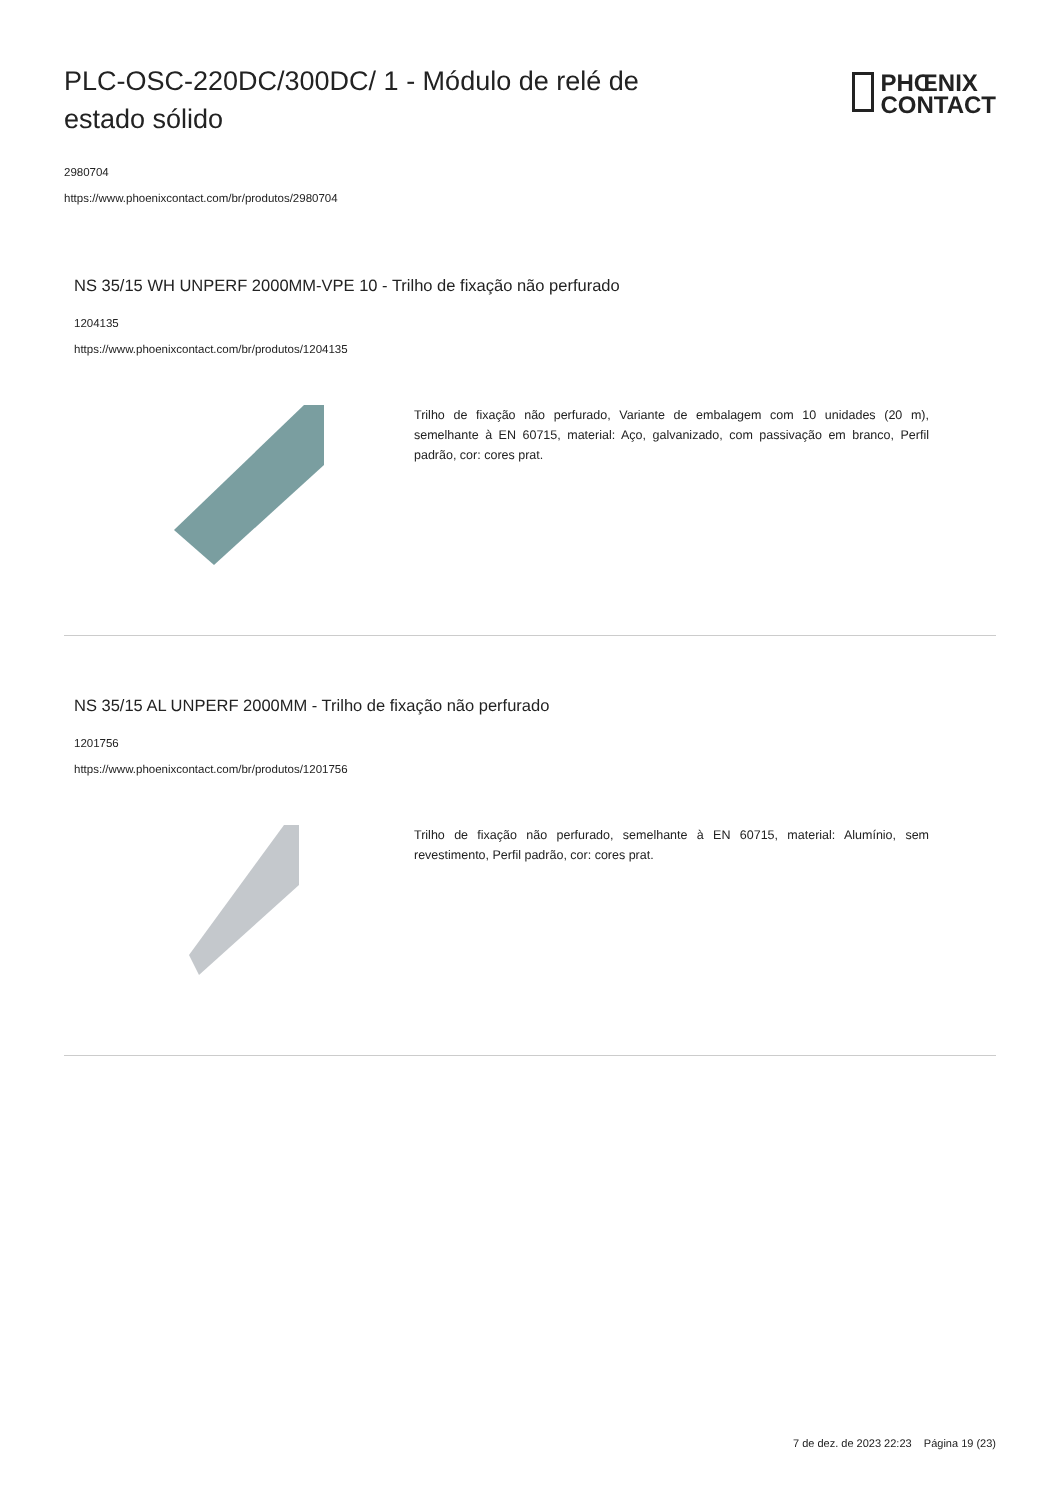PLC-OSC-220DC/300DC/ 1 - Módulo de relé de estado sólido
PHŒNIX
CONTACT
2980704
https://www.phoenixcontact.com/br/produtos/2980704
NS 35/15 WH UNPERF 2000MM-VPE 10 - Trilho de fixação não perfurado
1204135
https://www.phoenixcontact.com/br/produtos/1204135
Trilho de fixação não perfurado, Variante de embalagem com 10 unidades (20 m), semelhante à EN 60715, material: Aço, galvanizado, com passivação em branco, Perfil padrão, cor: cores prat.
NS 35/15 AL UNPERF 2000MM - Trilho de fixação não perfurado
1201756
https://www.phoenixcontact.com/br/produtos/1201756
Trilho de fixação não perfurado, semelhante à EN 60715, material: Alumínio, sem revestimento, Perfil padrão, cor: cores prat.
7 de dez. de 2023 22:23 Página 19 (23)